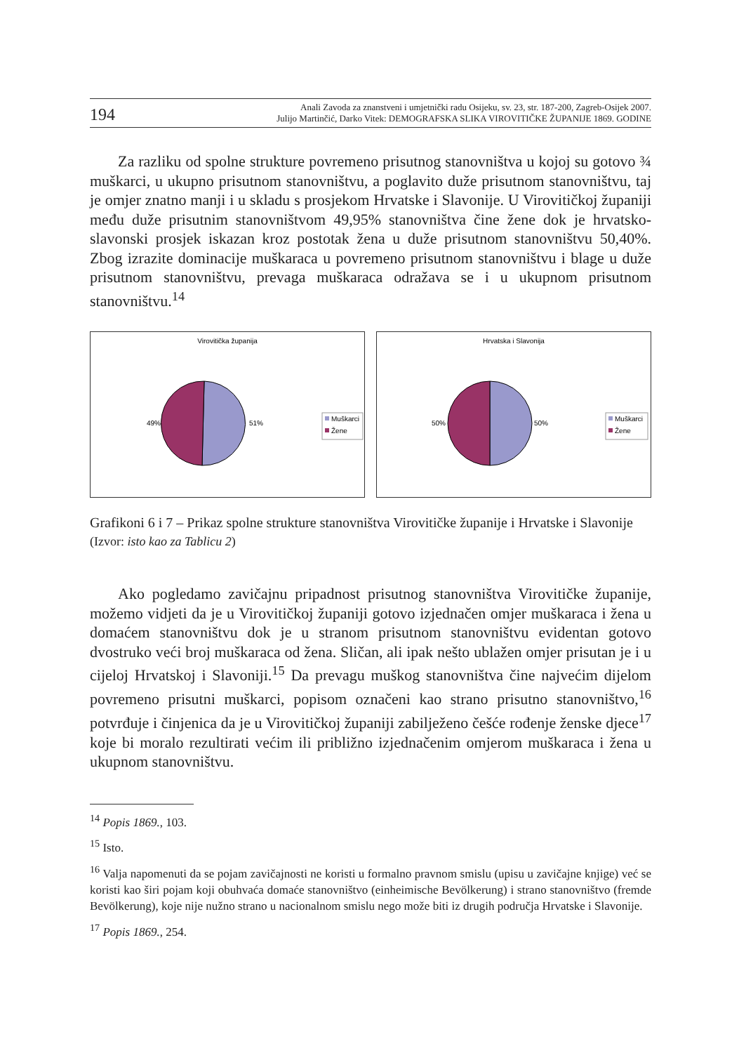194
Anali Zavoda za znanstveni i umjetnički radu Osijeku, sv. 23, str. 187-200, Zagreb-Osijek 2007.
Julijo Martinčić, Darko Vitek: DEMOGRAFSKA SLIKA VIROVITIČKE ŽUPANIJE 1869. GODINE
Za razliku od spolne strukture povremeno prisutnog stanovništva u kojoj su gotovo ¾ muškarci, u ukupno prisutnom stanovništvu, a poglavito duže prisutnom stanovništvu, taj je omjer znatno manji i u skladu s prosjekom Hrvatske i Slavonije. U Virovitičkoj županiji među duže prisutnim stanovništvom 49,95% stanovništva čine žene dok je hrvatsko-slavonski prosjek iskazan kroz postotak žena u duže prisutnom stanovništvu 50,40%. Zbog izrazite dominacije muškaraca u povremeno prisutnom stanovništvu i blage u duže prisutnom stanovništvu, prevaga muškaraca odražava se i u ukupnom prisutnom stanovništvu.<sup>14</sup>
Virovitička županija
49%
51%
Muškarci
Žene
Hrvatska i Slavonija
50%
50%
Muškarci
Žene
Grafikoni 6 i 7 – Prikaz spolne strukture stanovništva Virovitičke županije i Hrvatske i Slavonije
(Izvor: isto kao za Tablicu 2)
Ako pogledamo zavičajnu pripadnost prisutnog stanovništva Virovitičke županije, možemo vidjeti da je u Virovitičkoj županiji gotovo izjednačen omjer muškaraca i žena u domaćem stanovništvu dok je u stranom prisutnom stanovništvu evidentan gotovo dvostruko veći broj muškaraca od žena. Sličan, ali ipak nešto ublažen omjer prisutan je i u cijeloj Hrvatskoj i Slavoniji.<sup>15</sup> Da prevagu muškog stanovništva čine najvećim dijelom povremeno prisutni muškarci, popisom označeni kao strano prisutno stanovništvo,<sup>16</sup> potvrđuje i činjenica da je u Virovitičkoj županiji zabilježeno češće rođenje ženske djece<sup>17</sup> koje bi moralo rezultirati većim ili približno izjednačenim omjerom muškaraca i žena u ukupnom stanovništvu.
<sup>14</sup> Popis 1869., 103.
<sup>15</sup> Isto.
<sup>16</sup> Valja napomenuti da se pojam zavičajnosti ne koristi u formalno pravnom smislu (upisu u zavičajne knjige) već se koristi kao širi pojam koji obuhvaća domaće stanovništvo (einheimische Bevölkerung) i strano stanovništvo (fremde Bevölkerung), koje nije nužno strano u nacionalnom smislu nego može biti iz drugih područja Hrvatske i Slavonije.
<sup>17</sup> Popis 1869., 254.